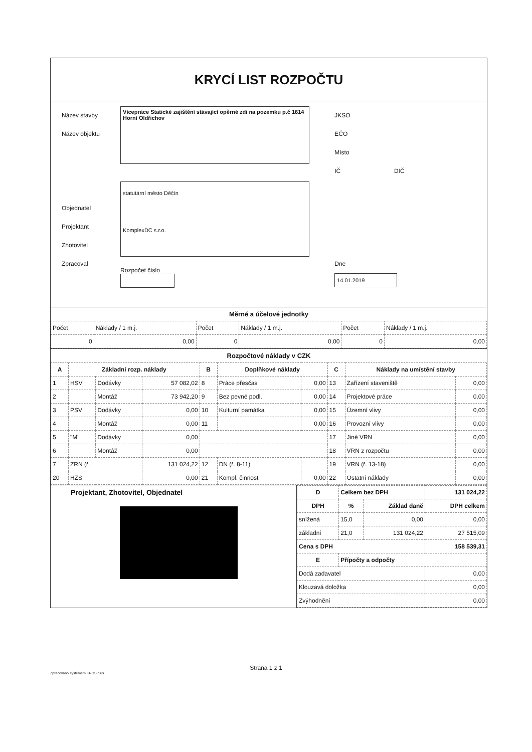KRYCÍ LIST ROZPOČTU
Název stavby
Název objektu
Objednatel
Projektant
Zhotovitel
Zpracoval
Vícepráce Statické zajištění stávající opěrné zdi na pozemku p.č 1614 Horní Oldřichov
statutární město Děčín
KomplexDC s.r.o.
Rozpočet číslo
JKSO
EČO
Místo
IČ DIČ
Dne
14.01.2019
Měrné a účelové jednotky
| Počet | Náklady / 1 m.j. | Počet | Náklady / 1 m.j. | Počet | Náklady / 1 m.j. |
| 0 | 0,00 | 0 | 0,00 | 0 | 0,00 |
Rozpočtové náklady v CZK
| A | Základní rozp. náklady | | | B | Doplňkové náklady | | C | Náklady na umístění stavby | |
| --- | --- | --- | --- | --- | --- | --- | --- | --- | --- |
| 1 | HSV | Dodávky | 57 082,02 | 8 | Práce přesčas | 0,00 | 13 | Zařízení staveniště | 0,00 |
| 2 | | Montáž | 73 942,20 | 9 | Bez pevné podl. | 0,00 | 14 | Projektové práce | 0,00 |
| 3 | PSV | Dodávky | 0,00 | 10 | Kulturní památka | 0,00 | 15 | Územní vlivy | 0,00 |
| 4 | | Montáž | 0,00 | 11 | | 0,00 | 16 | Provozní vlivy | 0,00 |
| 5 | "M" | Dodávky | 0,00 | | | | 17 | Jiné VRN | 0,00 |
| 6 | | Montáž | 0,00 | | | | 18 | VRN z rozpočtu | 0,00 |
| 7 | ZRN (ř. | | 131 024,22 | 12 | DN (ř. 8-11) | | 19 | VRN (ř. 13-18) | 0,00 |
| 20 | HZS | | 0,00 | 21 | Kompl. činnost | 0,00 | 22 | Ostatní náklady | 0,00 |
Projektant, Zhotovitel, Objednatel
| D | Celkem bez DPH | | 131 024,22 |
| --- | --- | --- | --- |
| DPH | % | Základ daně | DPH celkem |
| snížená | 15,0 | 0,00 | 0,00 |
| základní | 21,0 | 131 024,22 | 27 515,09 |
| Cena s DPH | | | 158 539,31 |
| E | Přípočty a odpočty | | |
| Dodá zadavatel | | | 0,00 |
| Klouzavá doložka | | | 0,00 |
| Zvýhodnění | | | 0,00 |
Strana 1 z 1
Zpracováno systémem KROS plus